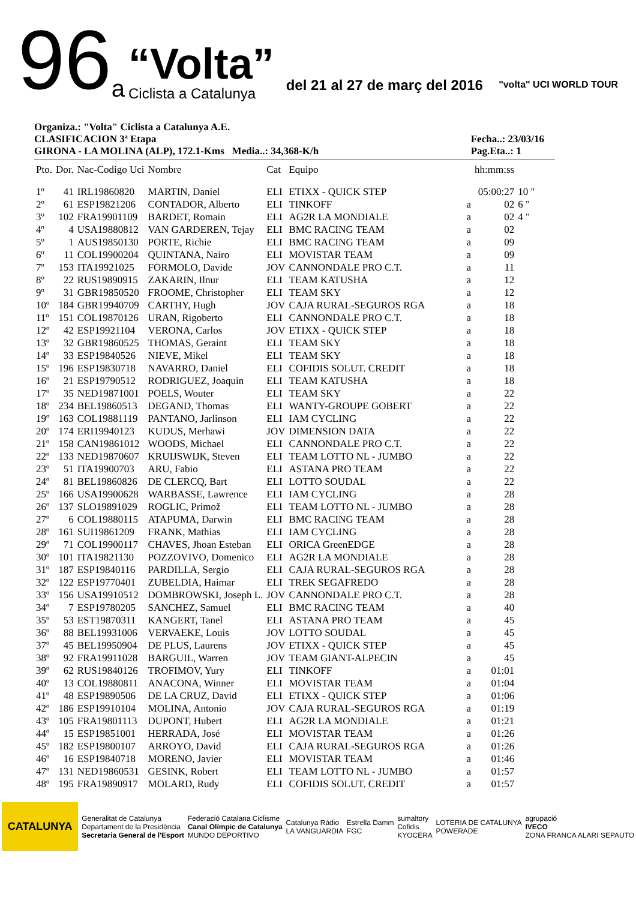96
a
“Volta”
Ciclista a Catalunya
del 21 al 27 de març del 2016
"volta" UCI WORLD TOUR
Organiza.: "Volta" Ciclista a Catalunya A.E.
CLASIFICACION 3ª Etapa
GIRONA - LA MOLINA (ALP), 172.1-Kms Media..: 34,368-K/h
Fecha..: 23/03/16
Pag.Eta..: 1
| Pto. | Dor. | Nac-Codigo Uci | Nombre | Cat | Equipo | | hh:mm:ss | |
| --- | --- | --- | --- | --- | --- | --- | --- | --- |
| 1º | 41 | IRL19860820 | MARTIN, Daniel | ELI | ETIXX - QUICK STEP | | 05:00:27 | 10 " |
| 2º | 61 | ESP19821206 | CONTADOR, Alberto | ELI | TINKOFF | a | 02 | 6 " |
| 3º | 102 | FRA19901109 | BARDET, Romain | ELI | AG2R LA MONDIALE | a | 02 | 4 " |
| 4º | 4 | USA19880812 | VAN GARDEREN, Tejay | ELI | BMC RACING TEAM | a | 02 | |
| 5º | 1 | AUS19850130 | PORTE, Richie | ELI | BMC RACING TEAM | a | 09 | |
| 6º | 11 | COL19900204 | QUINTANA, Nairo | ELI | MOVISTAR TEAM | a | 09 | |
| 7º | 153 | ITA19921025 | FORMOLO, Davide | JOV | CANNONDALE PRO C.T. | a | 11 | |
| 8º | 22 | RUS19890915 | ZAKARIN, Ilnur | ELI | TEAM KATUSHA | a | 12 | |
| 9º | 31 | GBR19850520 | FROOME, Christopher | ELI | TEAM SKY | a | 12 | |
| 10º | 184 | GBR19940709 | CARTHY, Hugh | JOV | CAJA RURAL-SEGUROS RGA | a | 18 | |
| 11º | 151 | COL19870126 | URAN, Rigoberto | ELI | CANNONDALE PRO C.T. | a | 18 | |
| 12º | 42 | ESP19921104 | VERONA, Carlos | JOV | ETIXX - QUICK STEP | a | 18 | |
| 13º | 32 | GBR19860525 | THOMAS, Geraint | ELI | TEAM SKY | a | 18 | |
| 14º | 33 | ESP19840526 | NIEVE, Mikel | ELI | TEAM SKY | a | 18 | |
| 15º | 196 | ESP19830718 | NAVARRO, Daniel | ELI | COFIDIS SOLUT. CREDIT | a | 18 | |
| 16º | 21 | ESP19790512 | RODRIGUEZ, Joaquin | ELI | TEAM KATUSHA | a | 18 | |
| 17º | 35 | NED19871001 | POELS, Wouter | ELI | TEAM SKY | a | 22 | |
| 18º | 234 | BEL19860513 | DEGAND, Thomas | ELI | WANTY-GROUPE GOBERT | a | 22 | |
| 19º | 163 | COL19881119 | PANTANO, Jarlinson | ELI | IAM CYCLING | a | 22 | |
| 20º | 174 | ERI19940123 | KUDUS, Merhawi | JOV | DIMENSION DATA | a | 22 | |
| 21º | 158 | CAN19861012 | WOODS, Michael | ELI | CANNONDALE PRO C.T. | a | 22 | |
| 22º | 133 | NED19870607 | KRUIJSWIJK, Steven | ELI | TEAM LOTTO NL - JUMBO | a | 22 | |
| 23º | 51 | ITA19900703 | ARU, Fabio | ELI | ASTANA PRO TEAM | a | 22 | |
| 24º | 81 | BEL19860826 | DE CLERCQ, Bart | ELI | LOTTO SOUDAL | a | 22 | |
| 25º | 166 | USA19900628 | WARBASSE, Lawrence | ELI | IAM CYCLING | a | 28 | |
| 26º | 137 | SLO19891029 | ROGLIC, Primož | ELI | TEAM LOTTO NL - JUMBO | a | 28 | |
| 27º | 6 | COL19880115 | ATAPUMA, Darwin | ELI | BMC RACING TEAM | a | 28 | |
| 28º | 161 | SUI19861209 | FRANK, Mathias | ELI | IAM CYCLING | a | 28 | |
| 29º | 71 | COL19900117 | CHAVES, Jhoan Esteban | ELI | ORICA GreenEDGE | a | 28 | |
| 30º | 101 | ITA19821130 | POZZOVIVO, Domenico | ELI | AG2R LA MONDIALE | a | 28 | |
| 31º | 187 | ESP19840116 | PARDILLA, Sergio | ELI | CAJA RURAL-SEGUROS RGA | a | 28 | |
| 32º | 122 | ESP19770401 | ZUBELDIA, Haimar | ELI | TREK SEGAFREDO | a | 28 | |
| 33º | 156 | USA19910512 | DOMBROWSKI, Joseph L. | JOV | CANNONDALE PRO C.T. | a | 28 | |
| 34º | 7 | ESP19780205 | SANCHEZ, Samuel | ELI | BMC RACING TEAM | a | 40 | |
| 35º | 53 | EST19870311 | KANGERT, Tanel | ELI | ASTANA PRO TEAM | a | 45 | |
| 36º | 88 | BEL19931006 | VERVAEKE, Louis | JOV | LOTTO SOUDAL | a | 45 | |
| 37º | 45 | BEL19950904 | DE PLUS, Laurens | JOV | ETIXX - QUICK STEP | a | 45 | |
| 38º | 92 | FRA19911028 | BARGUIL, Warren | JOV | TEAM GIANT-ALPECIN | a | 45 | |
| 39º | 62 | RUS19840126 | TROFIMOV, Yury | ELI | TINKOFF | a | 01:01 | |
| 40º | 13 | COL19880811 | ANACONA, Winner | ELI | MOVISTAR TEAM | a | 01:04 | |
| 41º | 48 | ESP19890506 | DE LA CRUZ, David | ELI | ETIXX - QUICK STEP | a | 01:06 | |
| 42º | 186 | ESP19910104 | MOLINA, Antonio | JOV | CAJA RURAL-SEGUROS RGA | a | 01:19 | |
| 43º | 105 | FRA19801113 | DUPONT, Hubert | ELI | AG2R LA MONDIALE | a | 01:21 | |
| 44º | 15 | ESP19851001 | HERRADA, José | ELI | MOVISTAR TEAM | a | 01:26 | |
| 45º | 182 | ESP19800107 | ARROYO, David | ELI | CAJA RURAL-SEGUROS RGA | a | 01:26 | |
| 46º | 16 | ESP19840718 | MORENO, Javier | ELI | MOVISTAR TEAM | a | 01:46 | |
| 47º | 131 | NED19860531 | GESINK, Robert | ELI | TEAM LOTTO NL - JUMBO | a | 01:57 | |
| 48º | 195 | FRA19890917 | MOLARD, Rudy | ELI | COFIDIS SOLUT. CREDIT | a | 01:57 | |
CATALUNYA
Generalitat de Catalunya
Departament de la Presidència
Secretaria General de l'Esport
Federació Catalana Ciclisme
Canal Olímpic de Catalunya
MUNDO DEPORTIVO
Catalunya Ràdio
LA VANGUARDIA
Estrella Damm
FGC
sumaltory
Cofidis
KYOCERA
LOTERIA DE CATALUNYA
POWERADE
agrupació
IVECO
ZONA FRANCA ALARI SEPAUTO